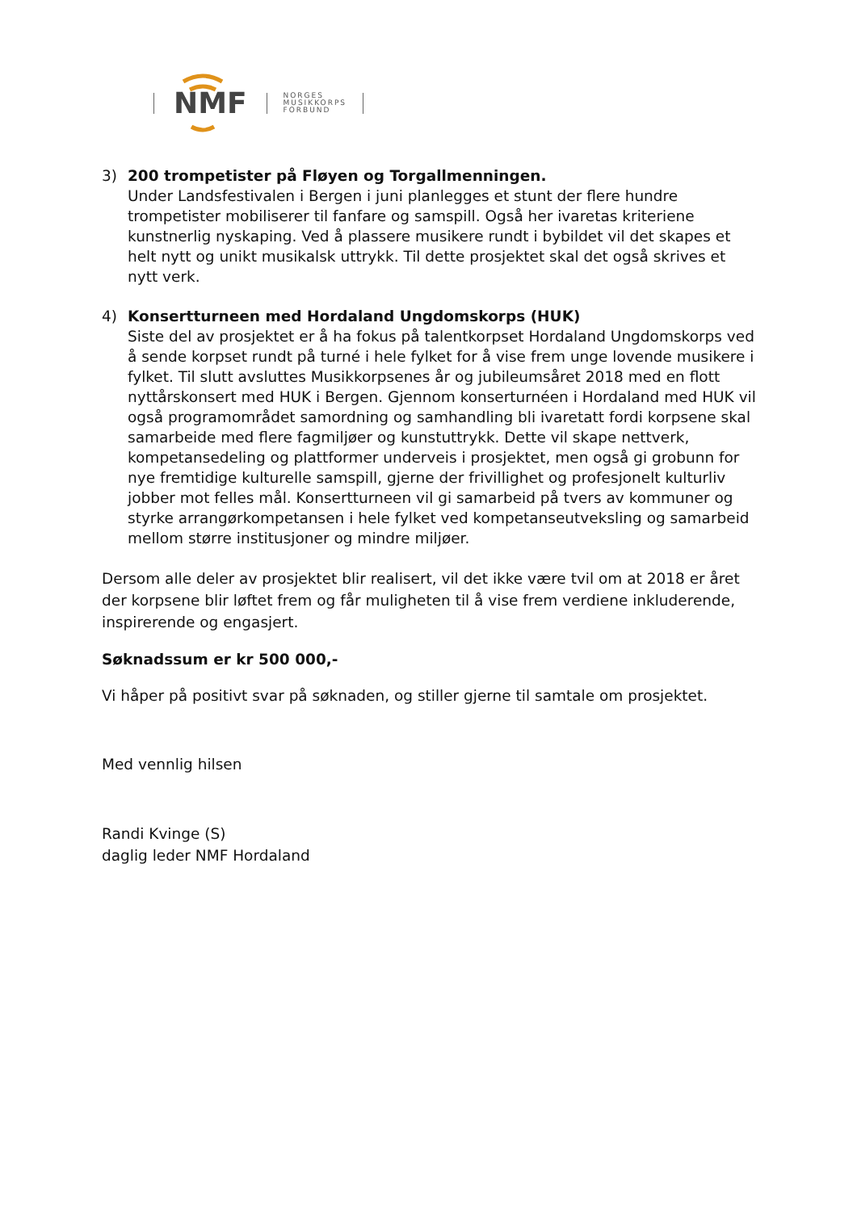NMF
NORGES
MUSIKKORPS
FORBUND
3) 200 trompetister på Fløyen og Torgallmenningen.
Under Landsfestivalen i Bergen i juni planlegges et stunt der flere hundre trompetister mobiliserer til fanfare og samspill. Også her ivaretas kriteriene kunstnerlig nyskaping. Ved å plassere musikere rundt i bybildet vil det skapes et helt nytt og unikt musikalsk uttrykk. Til dette prosjektet skal det også skrives et nytt verk.
4) Konsertturneen med Hordaland Ungdomskorps (HUK)
Siste del av prosjektet er å ha fokus på talentkorpset Hordaland Ungdomskorps ved å sende korpset rundt på turné i hele fylket for å vise frem unge lovende musikere i fylket. Til slutt avsluttes Musikkorpsenes år og jubileumsåret 2018 med en flott nyttårskonsert med HUK i Bergen. Gjennom konserturnéen i Hordaland med HUK vil også programområdet samordning og samhandling bli ivaretatt fordi korpsene skal samarbeide med flere fagmiljøer og kunstuttrykk. Dette vil skape nettverk, kompetansedeling og plattformer underveis i prosjektet, men også gi grobunn for nye fremtidige kulturelle samspill, gjerne der frivillighet og profesjonelt kulturliv jobber mot felles mål. Konsertturneen vil gi samarbeid på tvers av kommuner og styrke arrangørkompetansen i hele fylket ved kompetanseutveksling og samarbeid mellom større institusjoner og mindre miljøer.
Dersom alle deler av prosjektet blir realisert, vil det ikke være tvil om at 2018 er året der korpsene blir løftet frem og får muligheten til å vise frem verdiene inkluderende, inspirerende og engasjert.
Søknadssum er kr 500 000,-
Vi håper på positivt svar på søknaden, og stiller gjerne til samtale om prosjektet.
Med vennlig hilsen
Randi Kvinge (S)
daglig leder NMF Hordaland